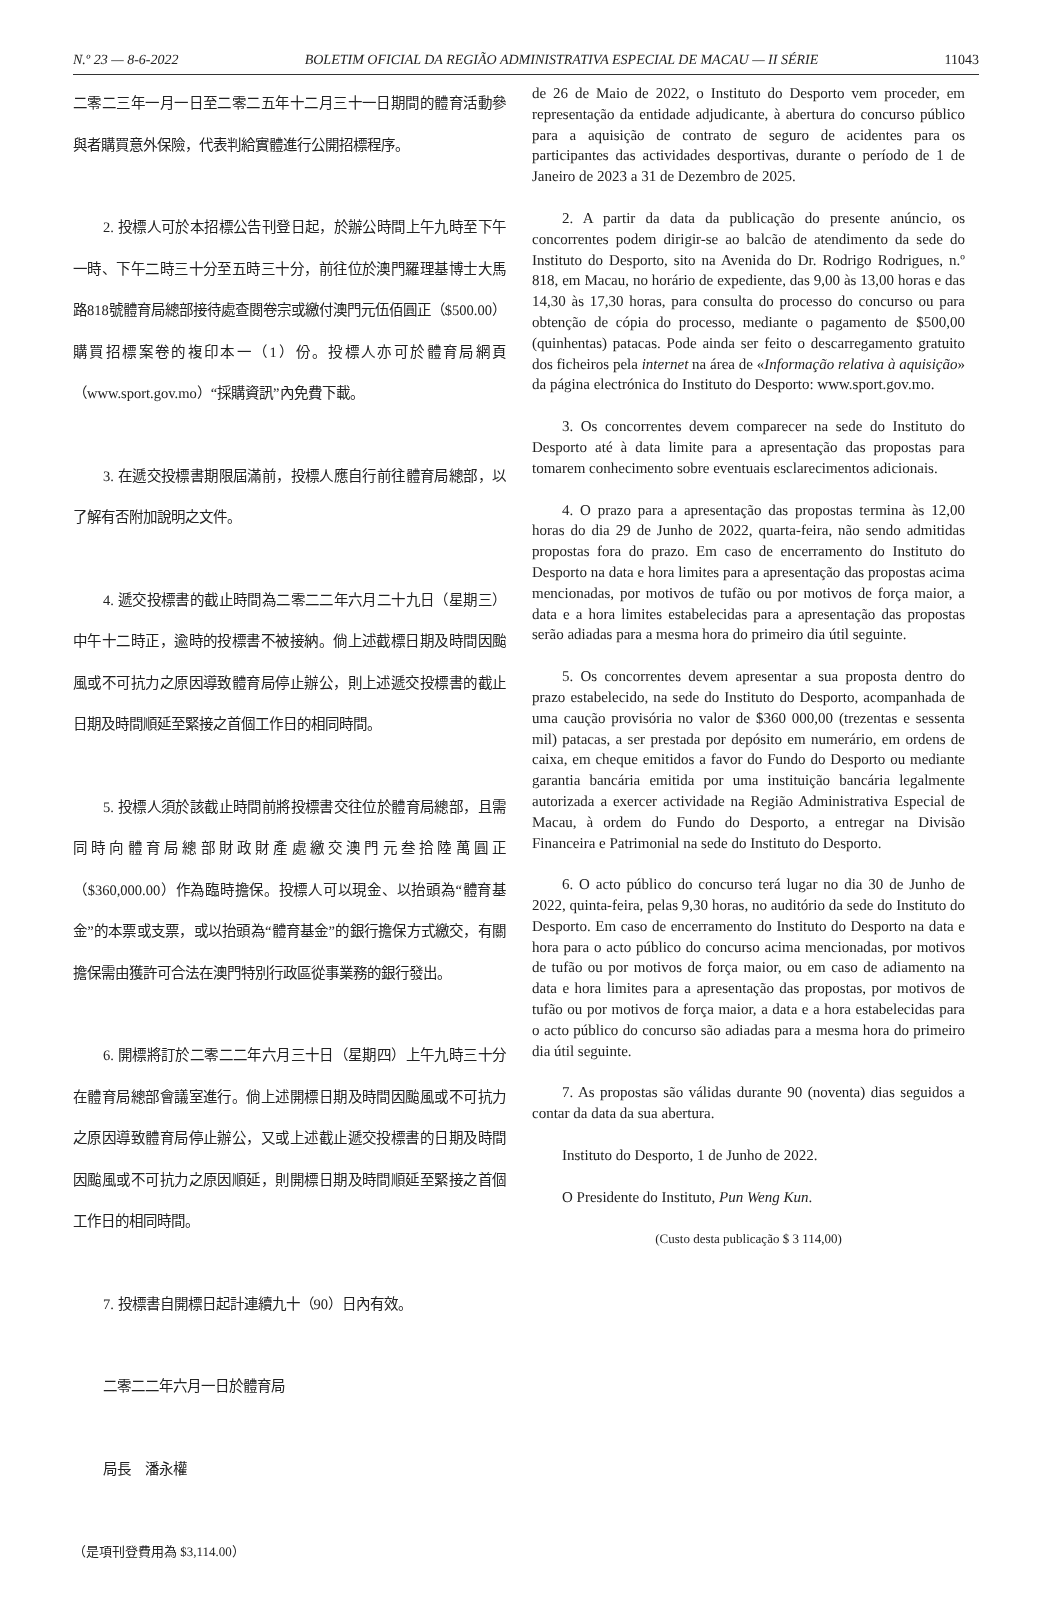N.º 23 — 8-6-2022 BOLETIM OFICIAL DA REGIÃO ADMINISTRATIVA ESPECIAL DE MACAU — II SÉRIE 11043
二零二三年一月一日至二零二五年十二月三十一日期間的體育活動參與者購買意外保險，代表判給實體進行公開招標程序。
2. 投標人可於本招標公告刊登日起，於辦公時間上午九時至下午一時、下午二時三十分至五時三十分，前往位於澳門羅理基博士大馬路818號體育局總部接待處查閱卷宗或繳付澳門元伍佰圓正（$500.00）購買招標案卷的複印本一（1）份。投標人亦可於體育局網頁（www.sport.gov.mo）“採購資訊”內免費下載。
3. 在遞交投標書期限屆滿前，投標人應自行前往體育局總部，以了解有否附加說明之文件。
4. 遞交投標書的截止時間為二零二二年六月二十九日（星期三）中午十二時正，逾時的投標書不被接納。倘上述截標日期及時間因颱風或不可抗力之原因導致體育局停止辦公，則上述遞交投標書的截止日期及時間順延至緊接之首個工作日的相同時間。
5. 投標人須於該截止時間前將投標書交往位於體育局總部，且需同時向體育局總部財政財產處繳交澳門元叁拾陸萬圓正（$360,000.00）作為臨時擔保。投標人可以現金、以抬頭為“體育基金”的本票或支票，或以抬頭為“體育基金”的銀行擔保方式繳交，有關擔保需由獲許可合法在澳門特別行政區從事業務的銀行發出。
6. 開標將訂於二零二二年六月三十日（星期四）上午九時三十分在體育局總部會議室進行。倘上述開標日期及時間因颱風或不可抗力之原因導致體育局停止辦公，又或上述截止遞交投標書的日期及時間因颱風或不可抗力之原因順延，則開標日期及時間順延至緊接之首個工作日的相同時間。
7. 投標書自開標日起計連續九十（90）日內有效。
二零二二年六月一日於體育局
局長　潘永權
（是項刊登費用為 $3,114.00）
de 26 de Maio de 2022, o Instituto do Desporto vem proceder, em representação da entidade adjudicante, à abertura do concurso público para a aquisição de contrato de seguro de acidentes para os participantes das actividades desportivas, durante o período de 1 de Janeiro de 2023 a 31 de Dezembro de 2025.
2. A partir da data da publicação do presente anúncio, os concorrentes podem dirigir-se ao balcão de atendimento da sede do Instituto do Desporto, sito na Avenida do Dr. Rodrigo Rodrigues, n.º 818, em Macau, no horário de expediente, das 9,00 às 13,00 horas e das 14,30 às 17,30 horas, para consulta do processo do concurso ou para obtenção de cópia do processo, mediante o pagamento de $500,00 (quinhentas) patacas. Pode ainda ser feito o descarregamento gratuito dos ficheiros pela internet na área de «Informação relativa à aquisição» da página electrónica do Instituto do Desporto: www.sport.gov.mo.
3. Os concorrentes devem comparecer na sede do Instituto do Desporto até à data limite para a apresentação das propostas para tomarem conhecimento sobre eventuais esclarecimentos adicionais.
4. O prazo para a apresentação das propostas termina às 12,00 horas do dia 29 de Junho de 2022, quarta-feira, não sendo admitidas propostas fora do prazo. Em caso de encerramento do Instituto do Desporto na data e hora limites para a apresentação das propostas acima mencionadas, por motivos de tufão ou por motivos de força maior, a data e a hora limites estabelecidas para a apresentação das propostas serão adiadas para a mesma hora do primeiro dia útil seguinte.
5. Os concorrentes devem apresentar a sua proposta dentro do prazo estabelecido, na sede do Instituto do Desporto, acompanhada de uma caução provisória no valor de $360 000,00 (trezentas e sessenta mil) patacas, a ser prestada por depósito em numerário, em ordens de caixa, em cheque emitidos a favor do Fundo do Desporto ou mediante garantia bancária emitida por uma instituição bancária legalmente autorizada a exercer actividade na Região Administrativa Especial de Macau, à ordem do Fundo do Desporto, a entregar na Divisão Financeira e Patrimonial na sede do Instituto do Desporto.
6. O acto público do concurso terá lugar no dia 30 de Junho de 2022, quinta-feira, pelas 9,30 horas, no auditório da sede do Instituto do Desporto. Em caso de encerramento do Instituto do Desporto na data e hora para o acto público do concurso acima mencionadas, por motivos de tufão ou por motivos de força maior, ou em caso de adiamento na data e hora limites para a apresentação das propostas, por motivos de tufão ou por motivos de força maior, a data e a hora estabelecidas para o acto público do concurso são adiadas para a mesma hora do primeiro dia útil seguinte.
7. As propostas são válidas durante 90 (noventa) dias seguidos a contar da data da sua abertura.
Instituto do Desporto, 1 de Junho de 2022.
O Presidente do Instituto, Pun Weng Kun.
(Custo desta publicação $ 3 114,00)